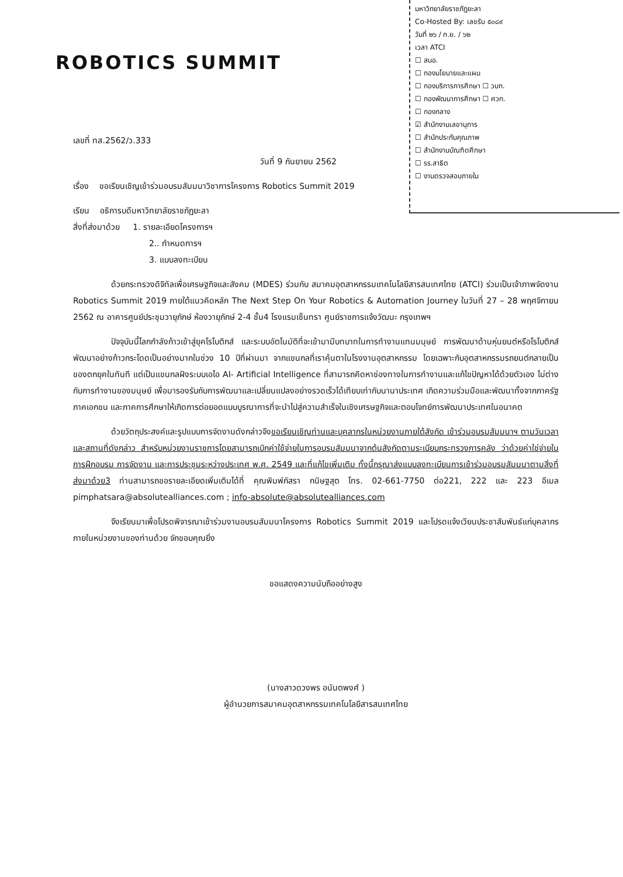มหาวิทยาลัยราชภัฏยะลา
Co-Hosted By: เลขรับ ๕๐๘๙
วันที่ ๒๖ / ก.ย. / ๖๒
เวลา ATCI
☐ สนอ.
☐ กองนโยบายและแผน
☐ กองบริการการศึกษา ☐ วบท.
☐ กองพัฒนาการศึกษา ☐ ศวท.
☐ กองกลาง
☑ สำนักงานเลขานุการ
☐ สำนักประกันคุณภาพ
☐ สำนักงานบัณฑิตศึกษา
☐ รร.สาธิต
☐ งานตรวจสอบภายใน
ROBOTICS SUMMIT
เลขที่ ทส.2562/ว.333
วันที่ 9 กันยายน 2562
เรื่อง ขอเรียนเชิญเข้าร่วมอบรมสัมมนาวิชาการโครงการ Robotics Summit 2019
เรียน อธิการบดีมหาวิทยาลัยราชภัฏยะลา
สิ่งที่ส่งมาด้วย 1. รายละเอียดโครงการฯ
2.. กำหนดการฯ
3. แบบลงทะเบียน
ด้วยกระทรวงดิจิทัลเพื่อเศรษฐกิจและสังคม (MDES) ร่วมกับ สมาคมอุตสาหกรรมเทคโนโลยีสารสนเทศไทย (ATCI) ร่วมเป็นเจ้าภาพจัดงาน Robotics Summit 2019 ภายใต้แนวคิดหลัก The Next Step On Your Robotics & Automation Journey ในวันที่ 27 – 28 พฤศจิกายน 2562 ณ อาคารศูนย์ประชุมวายุภักษ์ ห้องวายุภักษ์ 2-4 ชั้น4 โรงแรมเซ็นทรา ศูนย์ราชการแจ้งวัฒนะ กรุงเทพฯ
ปัจจุบันนี้โลกกำลังก้าวเข้าสู่ยุคโรโบติกส์ และระบบอัตโนมัติที่จะเข้ามามีบทบาทในการทำงานแทนมนุษย์ การพัฒนาด้านหุ่นยนต์หรือโรโบติกส์พัฒนาอย่างก้าวกระโดดเป็นอย่างมากในช่วง 10 ปีที่ผ่านมา จากแขนกลที่เราคุ้นตาในโรงงานอุตสาหกรรม โดยเฉพาะกับอุตสาหกรรมรถยนต์กลายเป็นของตกยุคในทันที แต่เป็นแขนกลฝังระบบเอไอ AI- Artificial Intelligence ที่สามารถคิดหาช่องทางในการทำงานและแก้ไขปัญหาได้ด้วยตัวเอง ไม่ต่างกับการทำงานของมนุษย์ เพื่อมารองรับกับการพัฒนาและเปลี่ยนแปลงอย่างรวดเร็วได้เทียบเท่ากับนานาประเทศ เกิดความร่วมมือและพัฒนาทั้งจากภาครัฐ ภาคเอกชน และภาคการศึกษาให้เกิดการต่อยอดแบบบูรณาการที่จะนำไปสู่ความสำเร็จในเชิงเศรษฐกิจและตอบโจทย์การพัฒนาประเทศในอนาคต
ด้วยวัตถุประสงค์และรูปแบบการจัดงานดังกล่าวจึงขอเรียนเชิญท่านและบุคลากรในหน่วยงานภายใต้สังกัด เข้าร่วมอบรมสัมมนาฯ ตามวันเวลาและสถานที่ดังกล่าว สำหรับหน่วยงานราชการโดยสามารถเบิกค่าใช้จ่ายในการอบรมสัมมนาจากต้นสังกัดตามระเบียบกระทรวงการคลัง ว่าด้วยค่าใช่จ่ายในการฝึกอบรม การจัดงาน และการประชุมระหว่างประเทศ พ.ศ. 2549 และที่แก้ไขเพิ่มเติม ทั้งนี้กรุณาส่งแบบลงทะเบียนการเข้าร่วมอบรมสัมมนาตามสิ่งที่ส่งมาด้วย3 ท่านสามารถขอรายละเอียดเพิ่มเติมได้ที่ คุณพิมพ์ภัสรา กนิษฐสุต โทร. 02-661-7750 ต่อ221, 222 และ 223 อีเมล pimphatsara@absolutealliances.com ; info-absolute@absolutealliances.com
จึงเรียนมาเพื่อโปรดพิจารณาเข้าร่วมงานอบรมสัมมนาโครงการ Robotics Summit 2019 และโปรดแจ้งเวียนประชาสัมพันธ์แก่บุคลากรภายในหน่วยงานของท่านด้วย จักขอบคุณยิ่ง
ขอแสดงความนับถืออย่างสูง
(นางสาวดวงพร อนันตพงศ์ )
ผู้อำนวยการสมาคมอุตสาหกรรมเทคโนโลยีสารสนเทศไทย